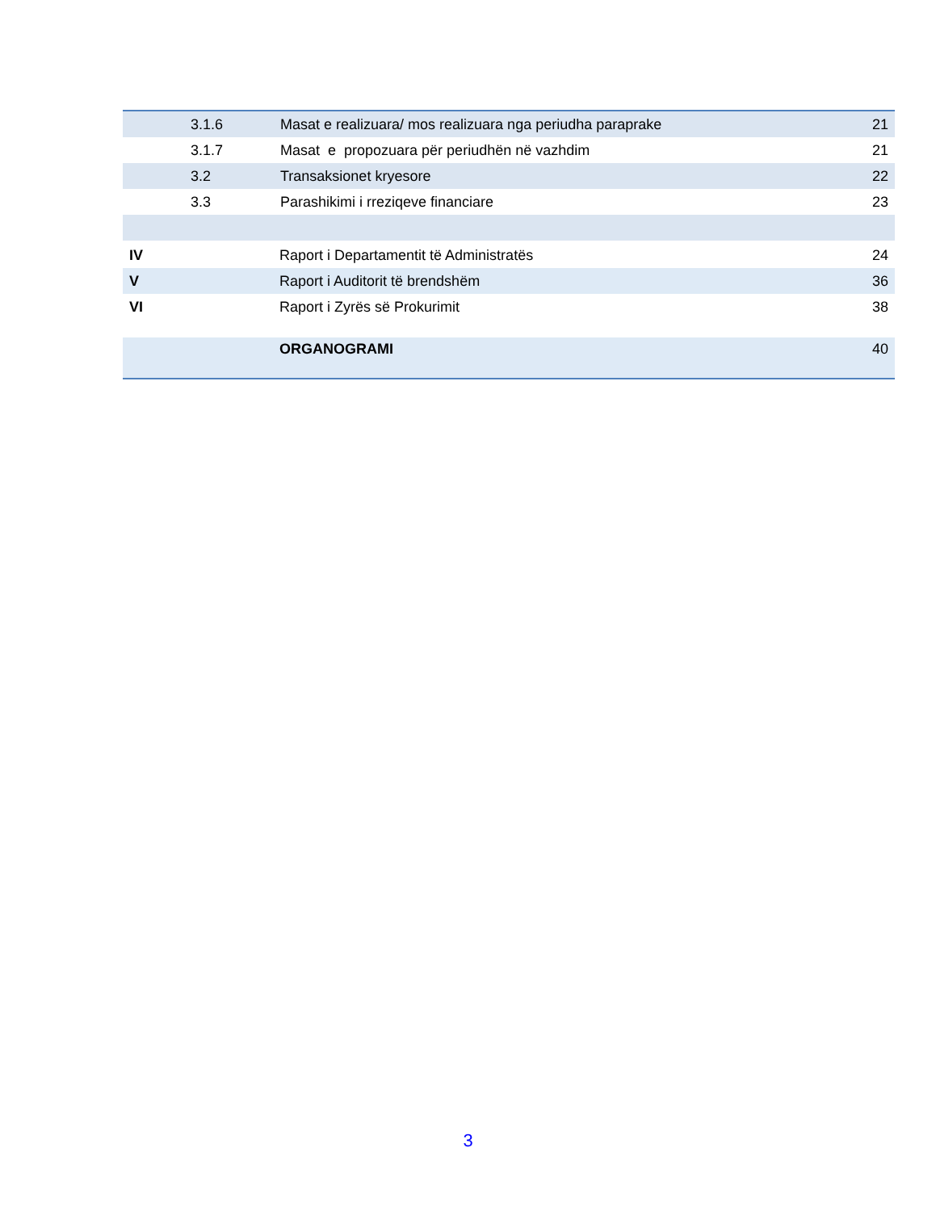| | 3.1.6 | Masat e realizuara/ mos realizuara nga periudha paraprake | 21 |
| | 3.1.7 | Masat e propozuara për periudhën në vazhdim | 21 |
| | 3.2 | Transaksionet kryesore | 22 |
| | 3.3 | Parashikimi i rreziqeve financiare | 23 |
| IV | Raport i Departamentit të Administratës | 24 |
| V | Raport i Auditorit të brendshëm | 36 |
| VI | Raport i Zyrës së Prokurimit | 38 |
| | ORGANOGRAMI | 40 |
3